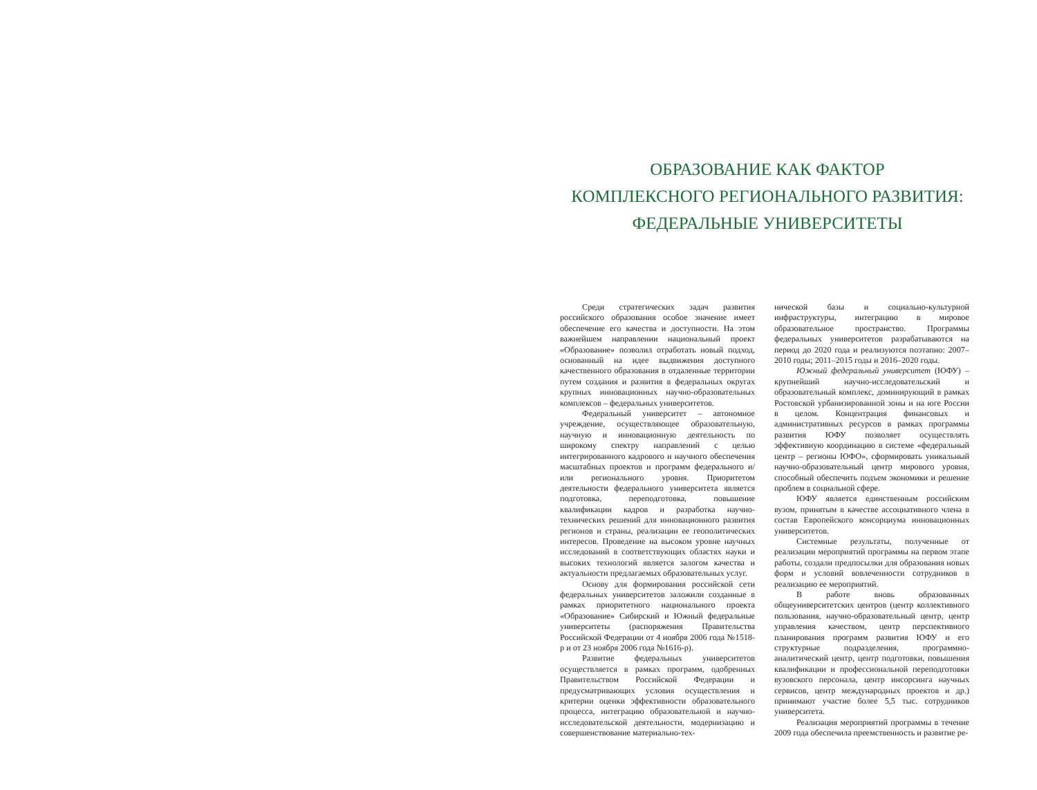ОБРАЗОВАНИЕ КАК ФАКТОР
КОМПЛЕКСНОГО РЕГИОНАЛЬНОГО РАЗВИТИЯ:
ФЕДЕРАЛЬНЫЕ УНИВЕРСИТЕТЫ
Среди стратегических задач развития российского образования особое значение имеет обеспечение его качества и доступности. На этом важнейшем направлении национальный проект «Образование» позволил отработать новый подход, основанный на идее выдвижения доступного качественного образования в отдаленные территории путем создания и развития в федеральных округах крупных инновационных научно-образовательных комплексов – федеральных университетов.
Федеральный университет – автономное учреждение, осуществляющее образовательную, научную и инновационную деятельность по широкому спектру направлений с целью интегрированного кадрового и научного обеспечения масштабных проектов и программ федерального и/или регионального уровня. Приоритетом деятельности федерального университета является подготовка, переподготовка, повышение квалификации кадров и разработка научно-технических решений для инновационного развития регионов и страны, реализации ее геополитических интересов. Проведение на высоком уровне научных исследований в соответствующих областях науки и высоких технологий является залогом качества и актуальности предлагаемых образовательных услуг.
Основу для формирования российской сети федеральных университетов заложили созданные в рамках приоритетного национального проекта «Образование» Сибирский и Южный федеральные университеты (распоряжения Правительства Российской Федерации от 4 ноября 2006 года №1518-р и от 23 ноября 2006 года №1616-р).
Развитие федеральных университетов осуществляется в рамках программ, одобренных Правительством Российской Федерации и предусматривающих условия осуществления и критерии оценки эффективности образовательного процесса, интеграцию образовательной и научно-исследовательской деятельности, модернизацию и совершенствование материально-тех-
нической базы и социально-культурной инфраструктуры, интеграцию в мировое образовательное пространство. Программы федеральных университетов разрабатываются на период до 2020 года и реализуются поэтапно: 2007–2010 годы; 2011–2015 годы и 2016–2020 годы.
Южный федеральный университет (ЮФУ) – крупнейший научно-исследовательский и образовательный комплекс, доминирующий в рамках Ростовской урбанизированной зоны и на юге России в целом. Концентрация финансовых и административных ресурсов в рамках программы развития ЮФУ позволяет осуществлять эффективную координацию в системе «федеральный центр – регионы ЮФО», сформировать уникальный научно-образовательный центр мирового уровня, способный обеспечить подъем экономики и решение проблем в социальной сфере.
ЮФУ является единственным российским вузом, принятым в качестве ассоциативного члена в состав Европейского консорциума инновационных университетов.
Системные результаты, полученные от реализации мероприятий программы на первом этапе работы, создали предпосылки для образования новых форм и условий вовлеченности сотрудников в реализацию ее мероприятий.
В работе вновь образованных общеуниверситетских центров (центр коллективного пользования, научно-образовательный центр, центр управления качеством, центр перспективного планирования программ развития ЮФУ и его структурные подразделения, программно-аналитический центр, центр подготовки, повышения квалификации и профессиональной переподготовки вузовского персонала, центр инсорсинга научных сервисов, центр международных проектов и др.) принимают участие более 5,5 тыс. сотрудников университета.
Реализация мероприятий программы в течение 2009 года обеспечила преемственность и развитие ре-